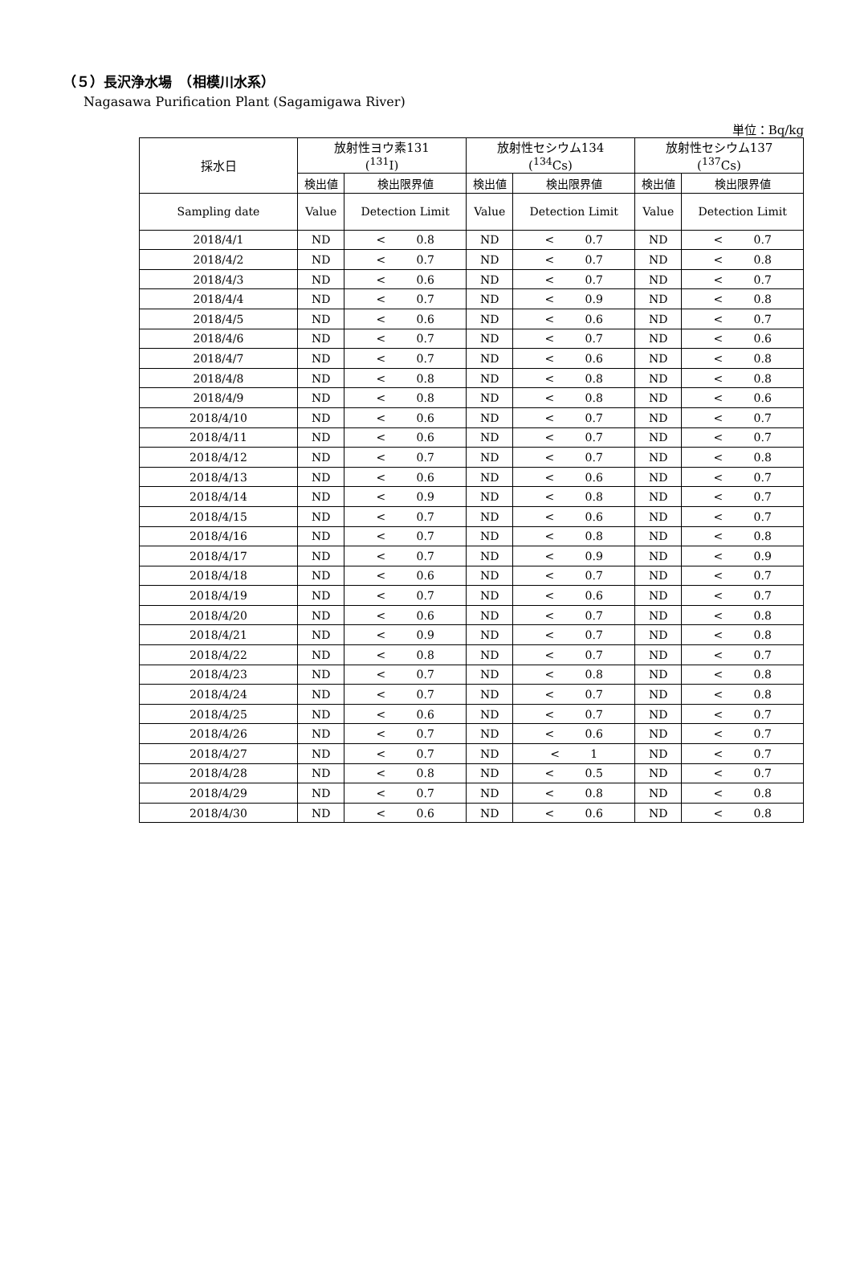（５）長沢浄水場　（相模川水系）
Nagasawa Purification Plant (Sagamigawa River)
単位：Bq/kg
| 採水日 | 放射性ヨウ素131 (<sup>131</sup>I) | | 放射性セシウム134 (<sup>134</sup>Cs) | | 放射性セシウム137 (<sup>137</sup>Cs) | |
| --- | --- | --- | --- | --- | --- | --- |
| | 検出値 | 検出限界値 | 検出値 | 検出限界値 | 検出値 | 検出限界値 |
| Sampling date | Value | Detection Limit | Value | Detection Limit | Value | Detection Limit |
| 2018/4/1 | ND | < 0.8 | ND | < 0.7 | ND | < 0.7 |
| 2018/4/2 | ND | < 0.7 | ND | < 0.7 | ND | < 0.8 |
| 2018/4/3 | ND | < 0.6 | ND | < 0.7 | ND | < 0.7 |
| 2018/4/4 | ND | < 0.7 | ND | < 0.9 | ND | < 0.8 |
| 2018/4/5 | ND | < 0.6 | ND | < 0.6 | ND | < 0.7 |
| 2018/4/6 | ND | < 0.7 | ND | < 0.7 | ND | < 0.6 |
| 2018/4/7 | ND | < 0.7 | ND | < 0.6 | ND | < 0.8 |
| 2018/4/8 | ND | < 0.8 | ND | < 0.8 | ND | < 0.8 |
| 2018/4/9 | ND | < 0.8 | ND | < 0.8 | ND | < 0.6 |
| 2018/4/10 | ND | < 0.6 | ND | < 0.7 | ND | < 0.7 |
| 2018/4/11 | ND | < 0.6 | ND | < 0.7 | ND | < 0.7 |
| 2018/4/12 | ND | < 0.7 | ND | < 0.7 | ND | < 0.8 |
| 2018/4/13 | ND | < 0.6 | ND | < 0.6 | ND | < 0.7 |
| 2018/4/14 | ND | < 0.9 | ND | < 0.8 | ND | < 0.7 |
| 2018/4/15 | ND | < 0.7 | ND | < 0.6 | ND | < 0.7 |
| 2018/4/16 | ND | < 0.7 | ND | < 0.8 | ND | < 0.8 |
| 2018/4/17 | ND | < 0.7 | ND | < 0.9 | ND | < 0.9 |
| 2018/4/18 | ND | < 0.6 | ND | < 0.7 | ND | < 0.7 |
| 2018/4/19 | ND | < 0.7 | ND | < 0.6 | ND | < 0.7 |
| 2018/4/20 | ND | < 0.6 | ND | < 0.7 | ND | < 0.8 |
| 2018/4/21 | ND | < 0.9 | ND | < 0.7 | ND | < 0.8 |
| 2018/4/22 | ND | < 0.8 | ND | < 0.7 | ND | < 0.7 |
| 2018/4/23 | ND | < 0.7 | ND | < 0.8 | ND | < 0.8 |
| 2018/4/24 | ND | < 0.7 | ND | < 0.7 | ND | < 0.8 |
| 2018/4/25 | ND | < 0.6 | ND | < 0.7 | ND | < 0.7 |
| 2018/4/26 | ND | < 0.7 | ND | < 0.6 | ND | < 0.7 |
| 2018/4/27 | ND | < 0.7 | ND | < 1 | ND | < 0.7 |
| 2018/4/28 | ND | < 0.8 | ND | < 0.5 | ND | < 0.7 |
| 2018/4/29 | ND | < 0.7 | ND | < 0.8 | ND | < 0.8 |
| 2018/4/30 | ND | < 0.6 | ND | < 0.6 | ND | < 0.8 |